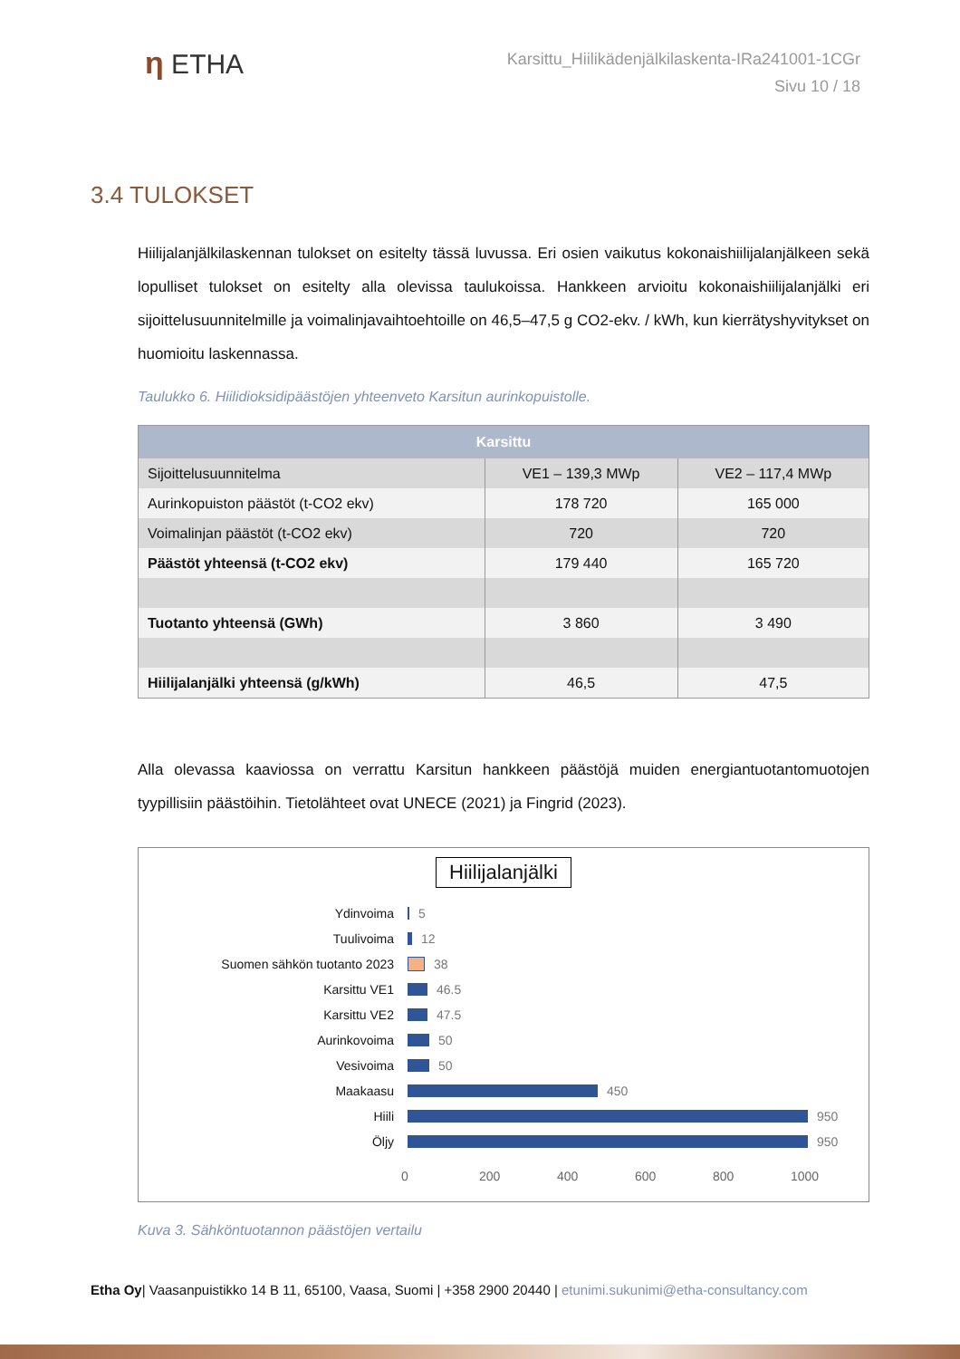η ETHA
Karsittu_Hiilikädenjälkilaskenta-IRa241001-1CGr
Sivu 10 / 18
3.4 TULOKSET
Hiilijalanjälkilaskennan tulokset on esitelty tässä luvussa. Eri osien vaikutus kokonaishiilijalanjälkeen sekä lopulliset tulokset on esitelty alla olevissa taulukoissa. Hankkeen arvioitu kokonaishiilijalanjälki eri sijoittelusuunnitelmille ja voimalinjavaihtoehtoille on 46,5–47,5 g CO2-ekv. / kWh, kun kierrätyshyvitykset on huomioitu laskennassa.
Taulukko 6. Hiilidioksidipäästöjen yhteenveto Karsitun aurinkopuistolle.
| Karsittu | | |
| --- | --- | --- |
| Sijoittelusuunnitelma | VE1 – 139,3 MWp | VE2 – 117,4 MWp |
| Aurinkopuiston päästöt (t-CO2 ekv) | 178 720 | 165 000 |
| Voimalinjan päästöt (t-CO2 ekv) | 720 | 720 |
| Päästöt yhteensä (t-CO2 ekv) | 179 440 | 165 720 |
| Tuotanto yhteensä (GWh) | 3 860 | 3 490 |
| Hiilijalanjälki yhteensä (g/kWh) | 46,5 | 47,5 |
Alla olevassa kaaviossa on verrattu Karsitun hankkeen päästöjä muiden energiantuotantomuotojen tyypillisiin päästöihin. Tietolähteet ovat UNECE (2021) ja Fingrid (2023).
Hiilijalanjälki
Ydinvoima 5
Tuulivoima 12
Suomen sähkön tuotanto 2023 38
Karsittu VE1 46.5
Karsittu VE2 47.5
Aurinkovoima 50
Vesivoima 50
Maakaasu 450
Hiili 950
Öljy 950
0 200 400 600 800 1000
Kuva 3. Sähköntuotannon päästöjen vertailu
Etha Oy| Vaasanpuistikko 14 B 11, 65100, Vaasa, Suomi | +358 2900 20440 | etunimi.sukunimi@etha-consultancy.com